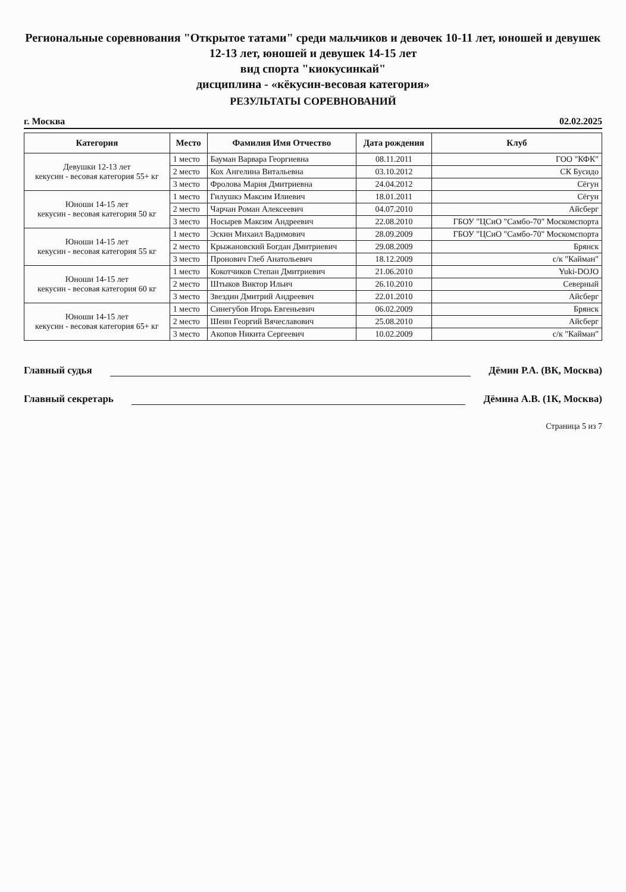Региональные соревнования "Открытое татами" среди мальчиков и девочек 10-11 лет, юношей и девушек 12-13 лет, юношей и девушек 14-15 лет
вид спорта "киокусинкай"
дисциплина - «кёкусин-весовая категория»
РЕЗУЛЬТАТЫ СОРЕВНОВАНИЙ
г. Москва 02.02.2025
| Категория | Место | Фамилия Имя Отчество | Дата рождения | Клуб |
| --- | --- | --- | --- | --- |
| Девушки 12-13 лет кекусин - весовая категория 55+ кг | 1 место | Бауман Варвара Георгиевна | 08.11.2011 | ГОО "КФК" |
| | 2 место | Кох Ангелина Витальевна | 03.10.2012 | СК Бусидо |
| | 3 место | Фролова Мария Дмитриевна | 24.04.2012 | Сёгун |
| Юноши 14-15 лет кекусин - весовая категория 50 кг | 1 место | Гилушкэ Максим Илиевич | 18.01.2011 | Сёгун |
| | 2 место | Чарчан Роман Алексеевич | 04.07.2010 | Айсберг |
| | 3 место | Носырев Максим Андреевич | 22.08.2010 | ГБОУ "ЦСиО "Самбо-70" Москомспорта |
| Юноши 14-15 лет кекусин - весовая категория 55 кг | 1 место | Эскин Михаил Вадимович | 28.09.2009 | ГБОУ "ЦСиО "Самбо-70" Москомспорта |
| | 2 место | Крыжановский Богдан Дмитриевич | 29.08.2009 | Брянск |
| | 3 место | Пронович Глеб Анатольевич | 18.12.2009 | с/к "Кайман" |
| Юноши 14-15 лет кекусин - весовая категория 60 кг | 1 место | Кокотчиков Степан Дмитриевич | 21.06.2010 | Yuki-DOJO |
| | 2 место | Штыков Виктор Ильич | 26.10.2010 | Северный |
| | 3 место | Звездин Дмитрий Андреевич | 22.01.2010 | Айсберг |
| Юноши 14-15 лет кекусин - весовая категория 65+ кг | 1 место | Синегубов Игорь Евгеньевич | 06.02.2009 | Брянск |
| | 2 место | Шеин Георгий Вячеславович | 25.08.2010 | Айсберг |
| | 3 место | Акопов Никита Сергеевич | 10.02.2009 | с/к "Кайман" |
Главный судья Дёмин Р.А. (ВК, Москва)
Главный секретарь Дёмина А.В. (1К, Москва)
Страница 5 из 7